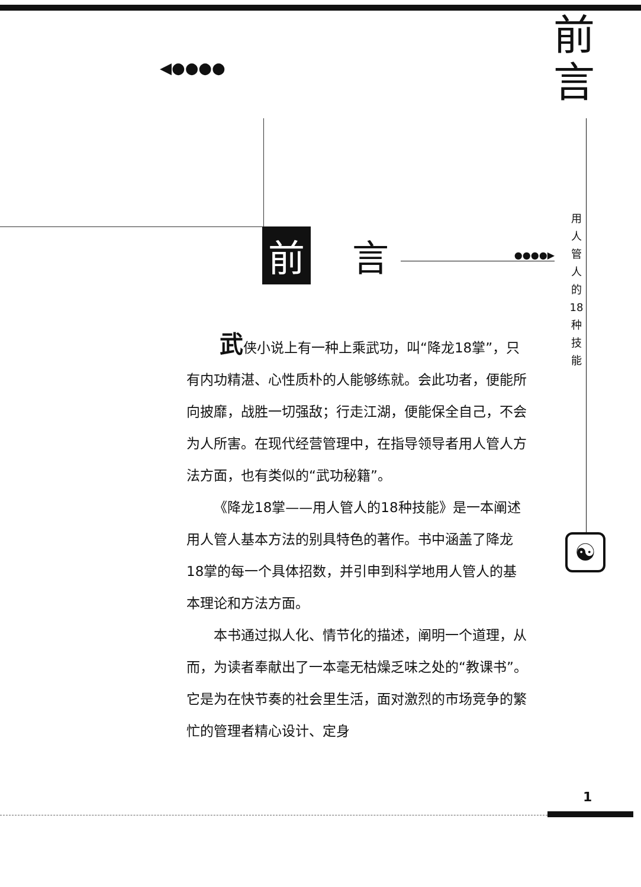前
言
用人管人的18种技能
◀●●●●
前言 ●●●●▶
武侠小说上有一种上乘武功，叫“降龙18掌”，只有内功精湛、心性质朴的人能够练就。会此功者，便能所向披靡，战胜一切强敌；行走江湖，便能保全自己，不会为人所害。在现代经营管理中，在指导领导者用人管人方法方面，也有类似的“武功秘籍”。
《降龙18掌——用人管人的18种技能》是一本阐述用人管人基本方法的别具特色的著作。书中涵盖了降龙18掌的每一个具体招数，并引申到科学地用人管人的基本理论和方法方面。
本书通过拟人化、情节化的描述，阐明一个道理，从而，为读者奉献出了一本毫无枯燥乏味之处的“教课书”。它是为在快节奏的社会里生活，面对激烈的市场竞争的繁忙的管理者精心设计、定身
☯
1